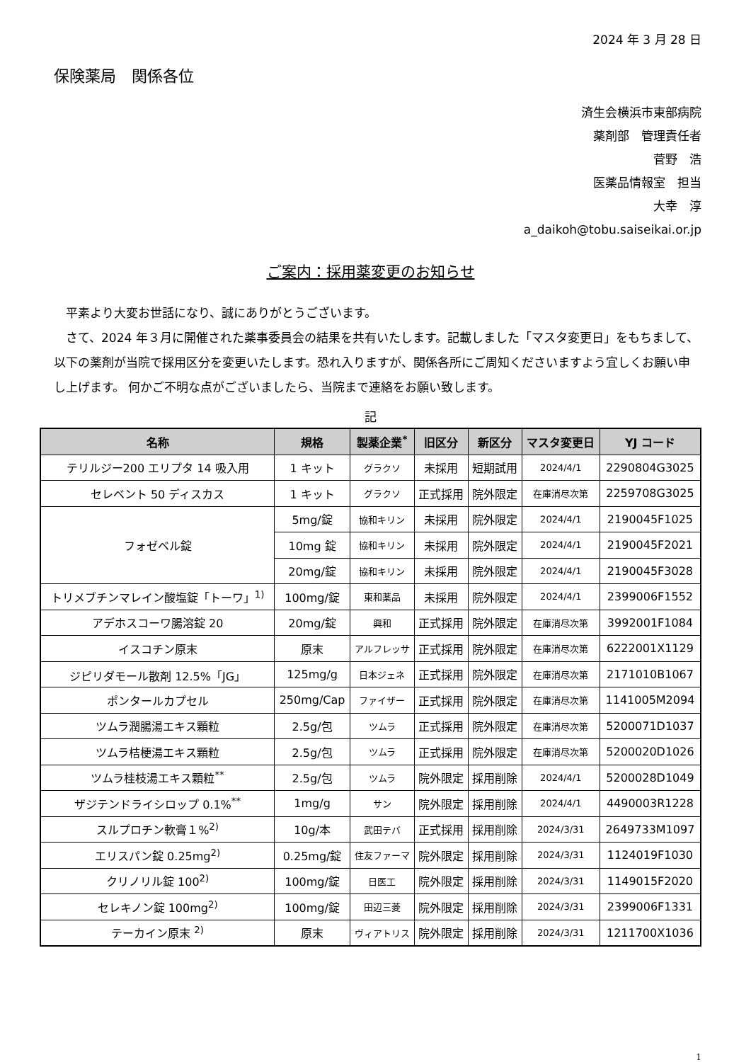2024 年 3 月 28 日
保険薬局　関係各位
済生会横浜市東部病院
薬剤部　管理責任者
菅野　浩
医薬品情報室　担当
大幸　淳
a_daikoh@tobu.saiseikai.or.jp
ご案内：採用薬変更のお知らせ
　平素より大変お世話になり、誠にありがとうございます。
　さて、2024 年３月に開催された薬事委員会の結果を共有いたします。記載しました「マスタ変更日」をもちまして、以下の薬剤が当院で採用区分を変更いたします。恐れ入りますが、関係各所にご周知くださいますよう宜しくお願い申し上げます。 何かご不明な点がございましたら、当院まで連絡をお願い致します。
記
| 名称 | 規格 | 製薬企業<sup>*</sup> | 旧区分 | 新区分 | マスタ変更日 | YJ コード |
| --- | --- | --- | --- | --- | --- | --- |
| テリルジー200 エリプタ 14 吸入用 | 1 キット | グラクソ | 未採用 | 短期試用 | 2024/4/1 | 2290804G3025 |
| セレベント 50 ディスカス | 1 キット | グラクソ | 正式採用 | 院外限定 | 在庫消尽次第 | 2259708G3025 |
| フォゼベル錠 | 5mg/錠 | 協和キリン | 未採用 | 院外限定 | 2024/4/1 | 2190045F1025 |
| | 10mg 錠 | 協和キリン | 未採用 | 院外限定 | 2024/4/1 | 2190045F2021 |
| | 20mg/錠 | 協和キリン | 未採用 | 院外限定 | 2024/4/1 | 2190045F3028 |
| トリメブチンマレイン酸塩錠「トーワ」<sup>1)</sup> | 100mg/錠 | 東和薬品 | 未採用 | 院外限定 | 2024/4/1 | 2399006F1552 |
| アデホスコーワ腸溶錠 20 | 20mg/錠 | 興和 | 正式採用 | 院外限定 | 在庫消尽次第 | 3992001F1084 |
| イスコチン原末 | 原末 | アルフレッサ | 正式採用 | 院外限定 | 在庫消尽次第 | 6222001X1129 |
| ジピリダモール散剤 12.5%「JG」 | 125mg/g | 日本ジェネ | 正式採用 | 院外限定 | 在庫消尽次第 | 2171010B1067 |
| ポンタールカプセル | 250mg/Cap | ファイザー | 正式採用 | 院外限定 | 在庫消尽次第 | 1141005M2094 |
| ツムラ潤腸湯エキス顆粒 | 2.5g/包 | ツムラ | 正式採用 | 院外限定 | 在庫消尽次第 | 5200071D1037 |
| ツムラ桔梗湯エキス顆粒 | 2.5g/包 | ツムラ | 正式採用 | 院外限定 | 在庫消尽次第 | 5200020D1026 |
| ツムラ桂枝湯エキス顆粒<sup>**</sup> | 2.5g/包 | ツムラ | 院外限定 | 採用削除 | 2024/4/1 | 5200028D1049 |
| ザジテンドライシロップ 0.1%<sup>**</sup> | 1mg/g | サン | 院外限定 | 採用削除 | 2024/4/1 | 4490003R1228 |
| スルプロチン軟膏１%<sup>2)</sup> | 10g/本 | 武田テバ | 正式採用 | 採用削除 | 2024/3/31 | 2649733M1097 |
| エリスパン錠 0.25mg<sup>2)</sup> | 0.25mg/錠 | 住友ファーマ | 院外限定 | 採用削除 | 2024/3/31 | 1124019F1030 |
| クリノリル錠 100<sup>2)</sup> | 100mg/錠 | 日医工 | 院外限定 | 採用削除 | 2024/3/31 | 1149015F2020 |
| セレキノン錠 100mg<sup>2)</sup> | 100mg/錠 | 田辺三菱 | 院外限定 | 採用削除 | 2024/3/31 | 2399006F1331 |
| テーカイン原末 <sup>2)</sup> | 原末 | ヴィアトリス | 院外限定 | 採用削除 | 2024/3/31 | 1211700X1036 |
1